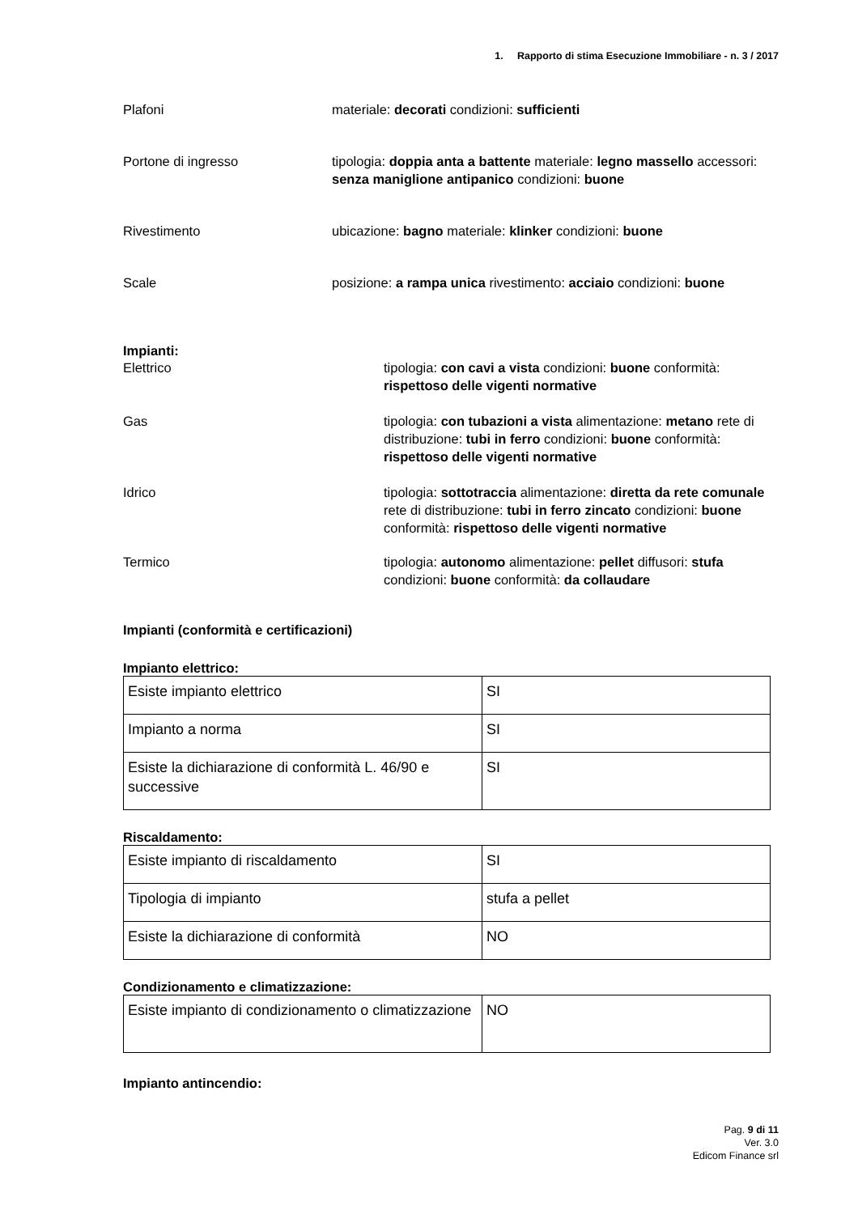1. Rapporto di stima Esecuzione Immobiliare - n. 3 / 2017
Plafoni materiale: decorati condizioni: sufficienti
Portone di ingresso tipologia: doppia anta a battente materiale: legno massello accessori: senza maniglione antipanico condizioni: buone
Rivestimento ubicazione: bagno materiale: klinker condizioni: buone
Scale posizione: a rampa unica rivestimento: acciaio condizioni: buone
Impianti:
Elettrico tipologia: con cavi a vista condizioni: buone conformità: rispettoso delle vigenti normative
Gas tipologia: con tubazioni a vista alimentazione: metano rete di distribuzione: tubi in ferro condizioni: buone conformità: rispettoso delle vigenti normative
Idrico tipologia: sottotraccia alimentazione: diretta da rete comunale rete di distribuzione: tubi in ferro zincato condizioni: buone conformità: rispettoso delle vigenti normative
Termico tipologia: autonomo alimentazione: pellet diffusori: stufa condizioni: buone conformità: da collaudare
Impianti (conformità e certificazioni)
Impianto elettrico:
| Esiste impianto elettrico | SI |
| Impianto a norma | SI |
| Esiste la dichiarazione di conformità L. 46/90 e successive | SI |
Riscaldamento:
| Esiste impianto di riscaldamento | SI |
| Tipologia di impianto | stufa a pellet |
| Esiste la dichiarazione di conformità | NO |
Condizionamento e climatizzazione:
| Esiste impianto di condizionamento o climatizzazione | NO |
Impianto antincendio:
Pag. 9 di 11
Ver. 3.0
Edicom Finance srl